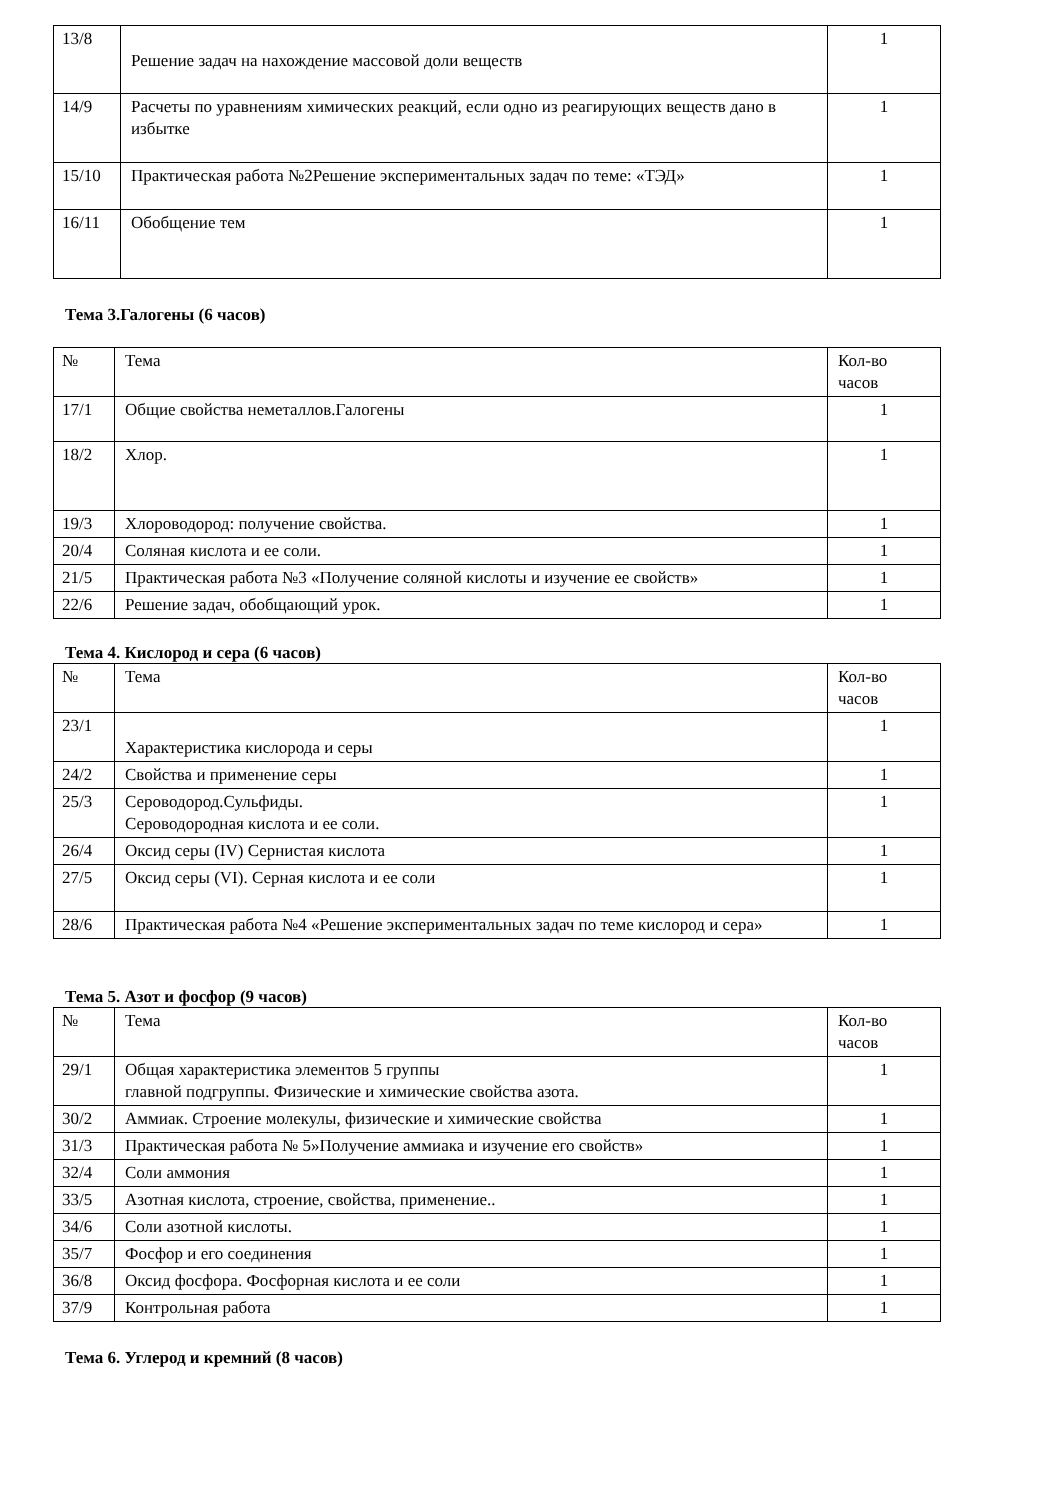| 13/8 | Решение задач на нахождение массовой доли веществ | 1 |
| 14/9 | Расчеты по уравнениям химических реакций, если одно из реагирующих веществ дано в избытке | 1 |
| 15/10 | Практическая работа №2Решение экспериментальных задач по теме: «ТЭД» | 1 |
| 16/11 | Обобщение тем | 1 |
Тема 3.Галогены (6 часов)
| № | Тема | Кол-во часов |
| 17/1 | Общие свойства неметаллов.Галогены | 1 |
| 18/2 | Хлор. | 1 |
| 19/3 | Хлороводород: получение свойства. | 1 |
| 20/4 | Соляная кислота и ее соли. | 1 |
| 21/5 | Практическая работа №3 «Получение соляной кислоты и изучение ее свойств» | 1 |
| 22/6 | Решение задач, обобщающий урок. | 1 |
Тема 4. Кислород и сера (6 часов)
| № | Тема | Кол-во часов |
| 23/1 | Характеристика кислорода и серы | 1 |
| 24/2 | Свойства и применение серы | 1 |
| 25/3 | Сероводород.Сульфиды. Сероводородная кислота и ее соли. | 1 |
| 26/4 | Оксид серы (IV) Сернистая кислота | 1 |
| 27/5 | Оксид серы (VI). Серная кислота и ее соли | 1 |
| 28/6 | Практическая работа №4 «Решение экспериментальных задач по теме кислород и сера» | 1 |
Тема 5. Азот и фосфор (9 часов)
| № | Тема | Кол-во часов |
| 29/1 | Общая характеристика элементов 5 группы главной подгруппы. Физические и химические свойства азота. | 1 |
| 30/2 | Аммиак. Строение молекулы, физические и химические свойства | 1 |
| 31/3 | Практическая работа № 5»Получение аммиака и изучение его свойств» | 1 |
| 32/4 | Соли аммония | 1 |
| 33/5 | Азотная кислота, строение, свойства, применение.. | 1 |
| 34/6 | Соли азотной кислоты. | 1 |
| 35/7 | Фосфор и его соединения | 1 |
| 36/8 | Оксид фосфора. Фосфорная кислота и ее соли | 1 |
| 37/9 | Контрольная работа | 1 |
Тема 6. Углерод и кремний (8 часов)